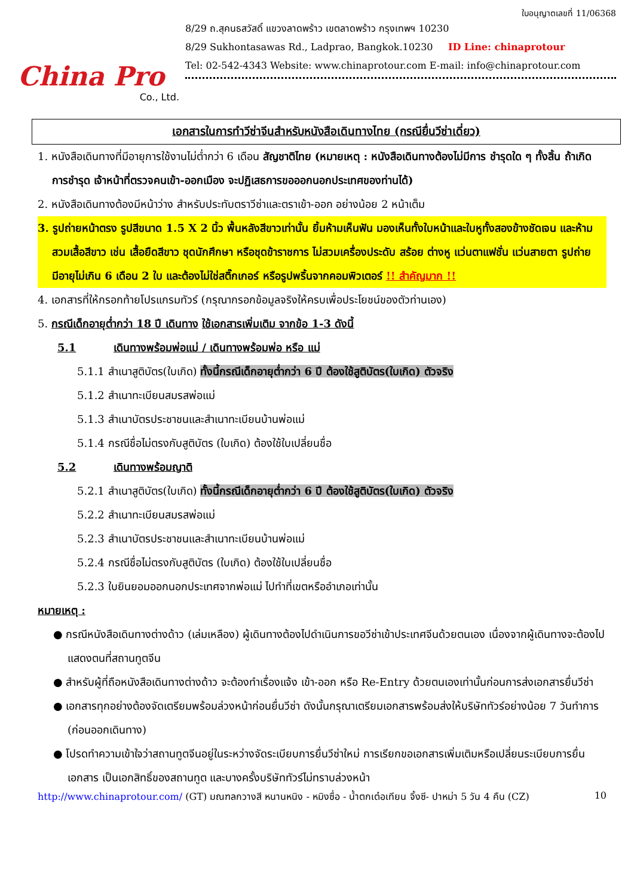China Pro
Co., Ltd.
ใบอนุญาตเลขที่ 11/06368
8/29 ถ.สุคนธสวัสดิ์ แขวงลาดพร้าว เขตลาดพร้าว กรุงเทพฯ 10230
8/29 Sukhontasawas Rd., Ladprao, Bangkok.10230 ID Line: chinaprotour
Tel: 02-542-4343 Website: www.chinaprotour.com E-mail: info@chinaprotour.com
เอกสารในการทำวีซ่าจีนสำหรับหนังสือเดินทางไทย (กรณียื่นวีซ่าเดี่ยว)
1. หนังสือเดินทางที่มีอายุการใช้งานไม่ต่ำกว่า 6 เดือน สัญชาติไทย (หมายเหตุ : หนังสือเดินทางต้องไม่มีการ ชำรุดใด ๆ ทั้งสิ้น ถ้าเกิดการชำรุด เจ้าหน้าที่ตรวจคนเข้า-ออกเมือง จะปฏิเสธการขอออกนอกประเทศของท่านได้)
2. หนังสือเดินทางต้องมีหน้าว่าง สำหรับประทับตราวีซ่าและตราเข้า-ออก อย่างน้อย 2 หน้าเต็ม
3. รูปถ่ายหน้าตรง รูปสีขนาด 1.5 X 2 นิ้ว พื้นหลังสีขาวเท่านั้น ยิ้มห้ามเห็นฟัน มองเห็นทั้งใบหน้าและใบหูทั้งสองข้างชัดเจน และห้ามสวมเสื้อสีขาว เช่น เสื้อยืดสีขาว ชุดนักศึกษา หรือชุดข้าราชการ ไม่สวมเครื่องประดับ สร้อย ต่างหู แว่นตาแฟชั่น แว่นสายตา รูปถ่ายมีอายุไม่เกิน 6 เดือน 2 ใบ และต้องไม่ใช่สติ๊กเกอร์ หรือรูปพริ้นจากคอมพิวเตอร์ !! สำคัญมาก !!
4. เอกสารที่ให้กรอกท้ายโปรแกรมทัวร์ (กรุณากรอกข้อมูลจริงให้ครบเพื่อประโยชน์ของตัวท่านเอง)
5. กรณีเด็กอายุต่ำกว่า 18 ปี เดินทาง ใช้เอกสารเพิ่มเติม จากข้อ 1-3 ดังนี้
5.1 เดินทางพร้อมพ่อแม่ / เดินทางพร้อมพ่อ หรือ แม่
5.1.1 สำเนาสูติบัตร(ใบเกิด) ทั้งนี้กรณีเด็กอายุต่ำกว่า 6 ปี ต้องใช้สูติบัตร(ใบเกิด) ตัวจริง
5.1.2 สำเนาทะเบียนสมรสพ่อแม่
5.1.3 สำเนาบัตรประชาชนและสำเนาทะเบียนบ้านพ่อแม่
5.1.4 กรณีชื่อไม่ตรงกับสูติบัตร (ใบเกิด) ต้องใช้ใบเปลี่ยนชื่อ
5.2 เดินทางพร้อมญาติ
5.2.1 สำเนาสูติบัตร(ใบเกิด) ทั้งนี้กรณีเด็กอายุต่ำกว่า 6 ปี ต้องใช้สูติบัตร(ใบเกิด) ตัวจริง
5.2.2 สำเนาทะเบียนสมรสพ่อแม่
5.2.3 สำเนาบัตรประชาชนและสำเนาทะเบียนบ้านพ่อแม่
5.2.4 กรณีชื่อไม่ตรงกับสูติบัตร (ใบเกิด) ต้องใช้ใบเปลี่ยนชื่อ
5.2.3 ใบยินยอมออกนอกประเทศจากพ่อแม่ ไปทำที่เขตหรืออำเภอเท่านั้น
หมายเหตุ :
● กรณีหนังสือเดินทางต่างด้าว (เล่มเหลือง) ผู้เดินทางต้องไปดำเนินการขอวีซ่าเข้าประเทศจีนด้วยตนเอง เนื่องจากผู้เดินทางจะต้องไปแสดงตนที่สถานทูตจีน
● สำหรับผู้ที่ถือหนังสือเดินทางต่างด้าว จะต้องทำเรื่องแจ้ง เข้า-ออก หรือ Re-Entry ด้วยตนเองเท่านั้นก่อนการส่งเอกสารยื่นวีซ่า
● เอกสารทุกอย่างต้องจัดเตรียมพร้อมล่วงหน้าก่อนยื่นวีซ่า ดังนั้นกรุณาเตรียมเอกสารพร้อมส่งให้บริษัททัวร์อย่างน้อย 7 วันทำการ (ก่อนออกเดินทาง)
● โปรดทำความเข้าใจว่าสถานทูตจีนอยู่ในระหว่างจัดระเบียบการยื่นวีซ่าใหม่ การเรียกขอเอกสารเพิ่มเติมหรือเปลี่ยนระเบียบการยื่นเอกสาร เป็นเอกสิทธิ์ของสถานทูต และบางครั้งบริษัททัวร์ไม่ทราบล่วงหน้า
http://www.chinaprotour.com/ (GT) มณฑลกวางสี หนานหนิง - หมิงซื่อ - น้ำตกเต๋อเทียน จิ้งซี- ปาหม่า 5 วัน 4 คืน (CZ) 10